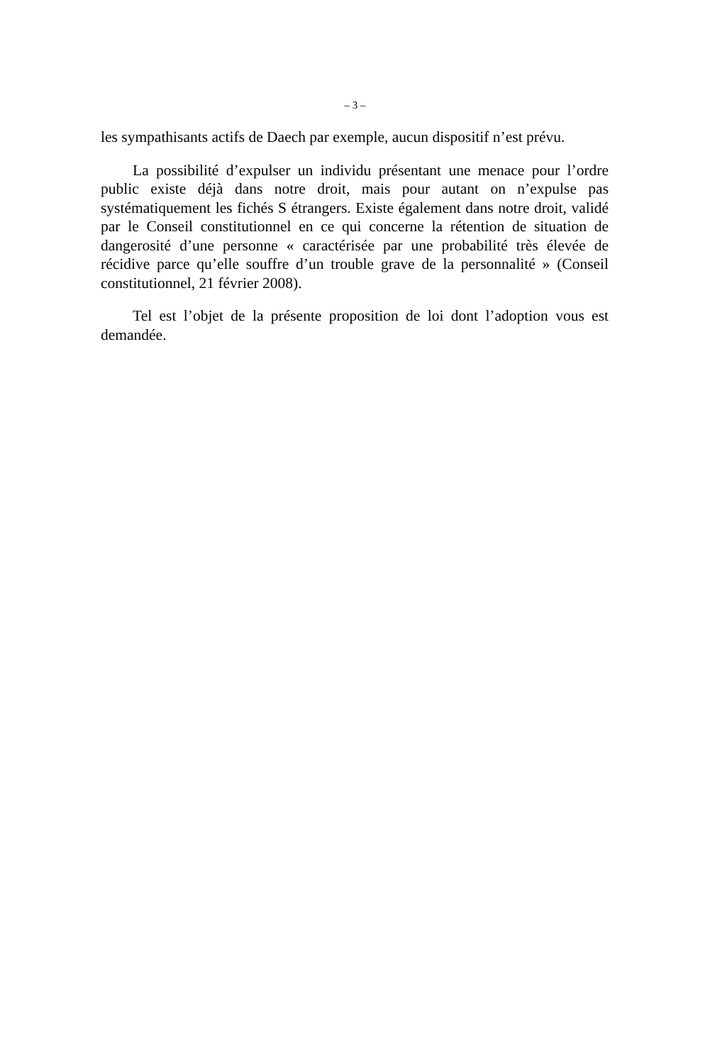– 3 –
les sympathisants actifs de Daech par exemple, aucun dispositif n’est prévu.
La possibilité d’expulser un individu présentant une menace pour l’ordre public existe déjà dans notre droit, mais pour autant on n’expulse pas systématiquement les fichés S étrangers. Existe également dans notre droit, validé par le Conseil constitutionnel en ce qui concerne la rétention de situation de dangerosité d’une personne « caractérisée par une probabilité très élevée de récidive parce qu’elle souffre d’un trouble grave de la personnalité » (Conseil constitutionnel, 21 février 2008).
Tel est l’objet de la présente proposition de loi dont l’adoption vous est demandée.